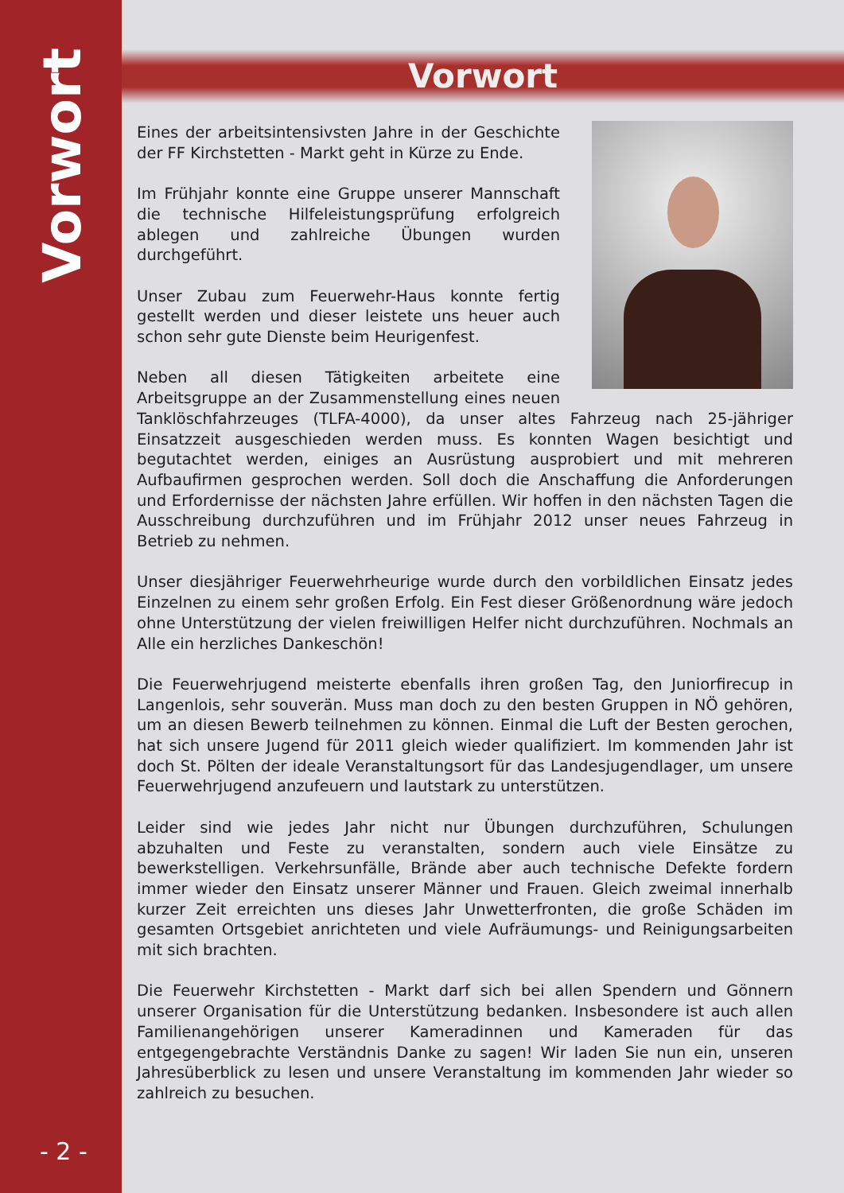Vorwort
- 2 -
Vorwort
Eines der arbeitsintensivsten Jahre in der Geschichte der FF Kirchstetten - Markt geht in Kürze zu Ende.
Im Frühjahr konnte eine Gruppe unserer Mannschaft die technische Hilfeleistungsprüfung erfolgreich ablegen und zahlreiche Übungen wurden durchgeführt.
Unser Zubau zum Feuerwehr-Haus konnte fertig gestellt werden und dieser leistete uns heuer auch schon sehr gute Dienste beim Heurigenfest.
Neben all diesen Tätigkeiten arbeitete eine Arbeitsgruppe an der Zusammenstellung eines neuen Tanklöschfahrzeuges (TLFA-4000), da unser altes Fahrzeug nach 25-jähriger Einsatzzeit ausgeschieden werden muss. Es konnten Wagen besichtigt und begutachtet werden, einiges an Ausrüstung ausprobiert und mit mehreren Aufbaufirmen gesprochen werden. Soll doch die Anschaffung die Anforderungen und Erfordernisse der nächsten Jahre erfüllen. Wir hoffen in den nächsten Tagen die Ausschreibung durchzuführen und im Frühjahr 2012 unser neues Fahrzeug in Betrieb zu nehmen.
Unser diesjähriger Feuerwehrheurige wurde durch den vorbildlichen Einsatz jedes Einzelnen zu einem sehr großen Erfolg. Ein Fest dieser Größenordnung wäre jedoch ohne Unterstützung der vielen freiwilligen Helfer nicht durchzuführen. Nochmals an Alle ein herzliches Dankeschön!
Die Feuerwehrjugend meisterte ebenfalls ihren großen Tag, den Juniorfirecup in Langenlois, sehr souverän. Muss man doch zu den besten Gruppen in NÖ gehören, um an diesen Bewerb teilnehmen zu können. Einmal die Luft der Besten gerochen, hat sich unsere Jugend für 2011 gleich wieder qualifiziert. Im kommenden Jahr ist doch St. Pölten der ideale Veranstaltungsort für das Landesjugendlager, um unsere Feuerwehrjugend anzufeuern und lautstark zu unterstützen.
Leider sind wie jedes Jahr nicht nur Übungen durchzuführen, Schulungen abzuhalten und Feste zu veranstalten, sondern auch viele Einsätze zu bewerkstelligen. Verkehrsunfälle, Brände aber auch technische Defekte fordern immer wieder den Einsatz unserer Männer und Frauen. Gleich zweimal innerhalb kurzer Zeit erreichten uns dieses Jahr Unwetterfronten, die große Schäden im gesamten Ortsgebiet anrichteten und viele Aufräumungs- und Reinigungsarbeiten mit sich brachten.
Die Feuerwehr Kirchstetten - Markt darf sich bei allen Spendern und Gönnern unserer Organisation für die Unterstützung bedanken. Insbesondere ist auch allen Familienangehörigen unserer Kameradinnen und Kameraden für das entgegengebrachte Verständnis Danke zu sagen! Wir laden Sie nun ein, unseren Jahresüberblick zu lesen und unsere Veranstaltung im kommenden Jahr wieder so zahlreich zu besuchen.